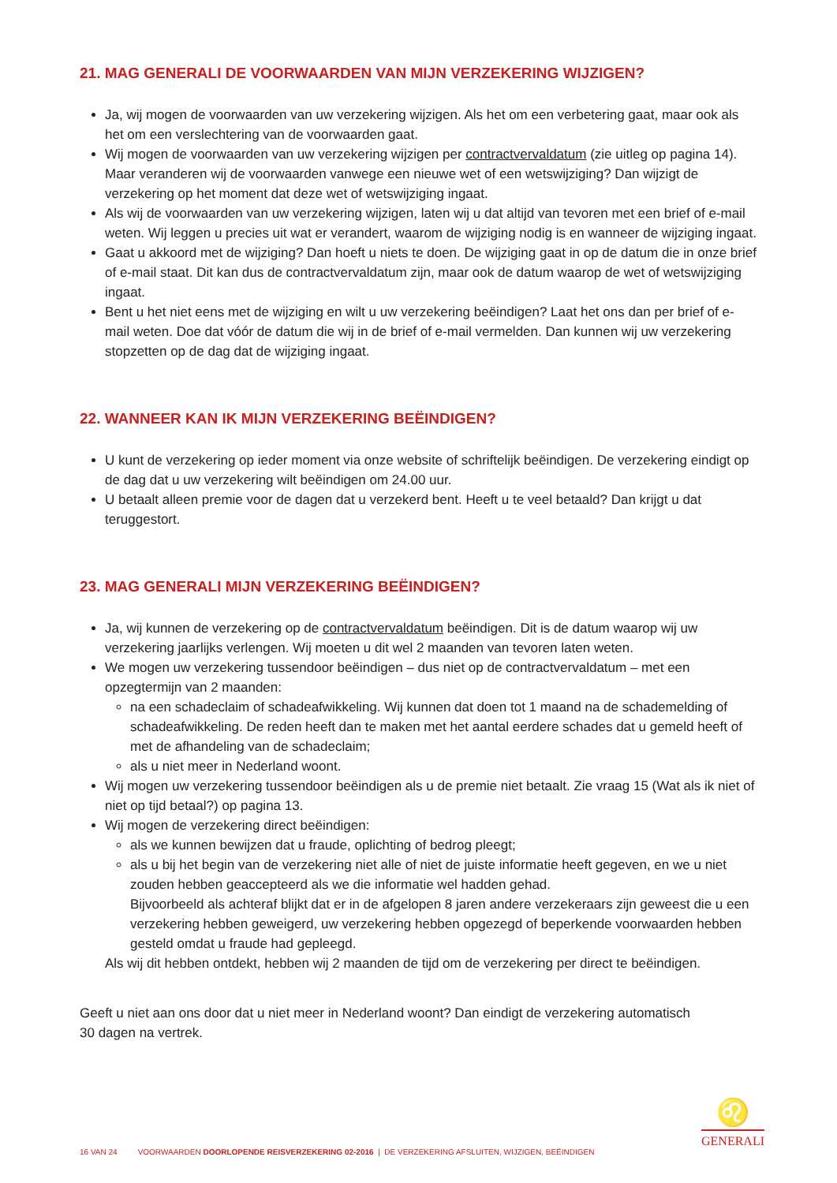21. MAG GENERALI DE VOORWAARDEN VAN MIJN VERZEKERING WIJZIGEN?
Ja, wij mogen de voorwaarden van uw verzekering wijzigen. Als het om een verbetering gaat, maar ook als het om een verslechtering van de voorwaarden gaat.
Wij mogen de voorwaarden van uw verzekering wijzigen per contractvervaldatum (zie uitleg op pagina 14). Maar veranderen wij de voorwaarden vanwege een nieuwe wet of een wetswijziging? Dan wijzigt de verzekering op het moment dat deze wet of wetswijziging ingaat.
Als wij de voorwaarden van uw verzekering wijzigen, laten wij u dat altijd van tevoren met een brief of e-mail weten. Wij leggen u precies uit wat er verandert, waarom de wijziging nodig is en wanneer de wijziging ingaat.
Gaat u akkoord met de wijziging? Dan hoeft u niets te doen. De wijziging gaat in op de datum die in onze brief of e-mail staat. Dit kan dus de contractvervaldatum zijn, maar ook de datum waarop de wet of wetswijziging ingaat.
Bent u het niet eens met de wijziging en wilt u uw verzekering beëindigen? Laat het ons dan per brief of e-mail weten. Doe dat vóór de datum die wij in de brief of e-mail vermelden. Dan kunnen wij uw verzekering stopzetten op de dag dat de wijziging ingaat.
22. WANNEER KAN IK MIJN VERZEKERING BEËINDIGEN?
U kunt de verzekering op ieder moment via onze website of schriftelijk beëindigen. De verzekering eindigt op de dag dat u uw verzekering wilt beëindigen om 24.00 uur.
U betaalt alleen premie voor de dagen dat u verzekerd bent. Heeft u te veel betaald? Dan krijgt u dat teruggestort.
23. MAG GENERALI MIJN VERZEKERING BEËINDIGEN?
Ja, wij kunnen de verzekering op de contractvervaldatum beëindigen. Dit is de datum waarop wij uw verzekering jaarlijks verlengen. Wij moeten u dit wel 2 maanden van tevoren laten weten.
We mogen uw verzekering tussendoor beëindigen – dus niet op de contractvervaldatum – met een opzegtermijn van 2 maanden:
na een schadeclaim of schadeafwikkeling. Wij kunnen dat doen tot 1 maand na de schademelding of schadeafwikkeling. De reden heeft dan te maken met het aantal eerdere schades dat u gemeld heeft of met de afhandeling van de schadeclaim;
als u niet meer in Nederland woont.
Wij mogen uw verzekering tussendoor beëindigen als u de premie niet betaalt. Zie vraag 15 (Wat als ik niet of niet op tijd betaal?) op pagina 13.
Wij mogen de verzekering direct beëindigen:
als we kunnen bewijzen dat u fraude, oplichting of bedrog pleegt;
als u bij het begin van de verzekering niet alle of niet de juiste informatie heeft gegeven, en we u niet zouden hebben geaccepteerd als we die informatie wel hadden gehad.
Bijvoorbeeld als achteraf blijkt dat er in de afgelopen 8 jaren andere verzekeraars zijn geweest die u een verzekering hebben geweigerd, uw verzekering hebben opgezegd of beperkende voorwaarden hebben gesteld omdat u fraude had gepleegd.
Als wij dit hebben ontdekt, hebben wij 2 maanden de tijd om de verzekering per direct te beëindigen.
Geeft u niet aan ons door dat u niet meer in Nederland woont? Dan eindigt de verzekering automatisch
30 dagen na vertrek.
16 VAN 24 VOORWAARDEN DOORLOPENDE REISVERZEKERING 02-2016 | DE VERZEKERING AFSLUITEN, WIJZIGEN, BEËINDIGEN
♌
GENERALI